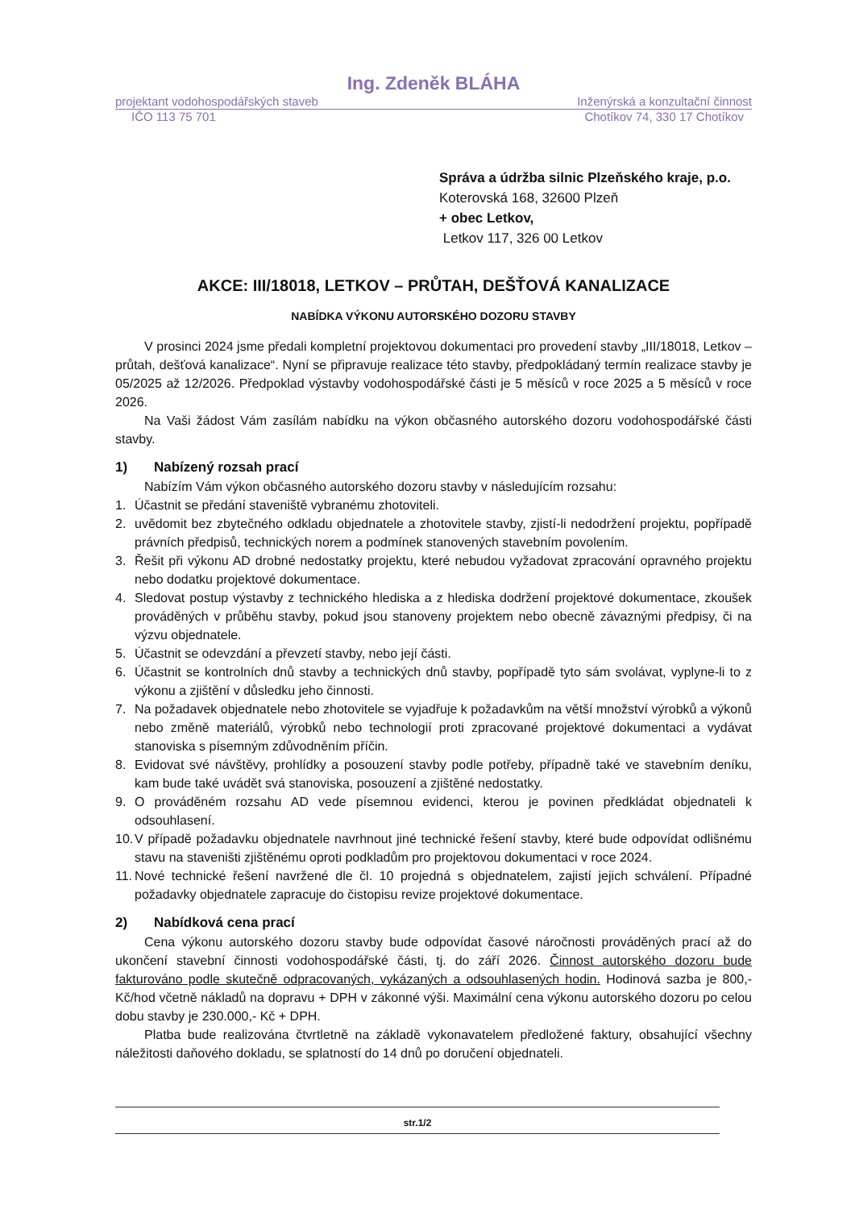Ing. Zdeněk BLÁHA
projektant vodohospodářských staveb Inženýrská a konzultační činnost
IČO 113 75 701 Chotíkov 74, 330 17 Chotíkov
Správa a údržba silnic Plzeňského kraje, p.o.
Koterovská 168, 32600 Plzeň
+ obec Letkov,
Letkov 117, 326 00 Letkov
AKCE: III/18018, LETKOV – PRŮTAH, DEŠŤOVÁ KANALIZACE
NABÍDKA VÝKONU AUTORSKÉHO DOZORU STAVBY
V prosinci 2024 jsme předali kompletní projektovou dokumentaci pro provedení stavby „III/18018, Letkov – průtah, dešťová kanalizace“. Nyní se připravuje realizace této stavby, předpokládaný termín realizace stavby je 05/2025 až 12/2026. Předpoklad výstavby vodohospodářské části je 5 měsíců v roce 2025 a 5 měsíců v roce 2026.
Na Vaši žádost Vám zasílám nabídku na výkon občasného autorského dozoru vodohospodářské části stavby.
1) Nabízený rozsah prací
Nabízím Vám výkon občasného autorského dozoru stavby v následujícím rozsahu:
1. Účastnit se předání staveniště vybranému zhotoviteli.
2. uvědomit bez zbytečného odkladu objednatele a zhotovitele stavby, zjistí-li nedodržení projektu, popřípadě právních předpisů, technických norem a podmínek stanovených stavebním povolením.
3. Řešit při výkonu AD drobné nedostatky projektu, které nebudou vyžadovat zpracování opravného projektu nebo dodatku projektové dokumentace.
4. Sledovat postup výstavby z technického hlediska a z hlediska dodržení projektové dokumentace, zkoušek prováděných v průběhu stavby, pokud jsou stanoveny projektem nebo obecně závaznými předpisy, či na výzvu objednatele.
5. Účastnit se odevzdání a převzetí stavby, nebo její části.
6. Účastnit se kontrolních dnů stavby a technických dnů stavby, popřípadě tyto sám svolávat, vyplyne-li to z výkonu a zjištění v důsledku jeho činnosti.
7. Na požadavek objednatele nebo zhotovitele se vyjadřuje k požadavkům na větší množství výrobků a výkonů nebo změně materiálů, výrobků nebo technologií proti zpracované projektové dokumentaci a vydávat stanoviska s písemným zdůvodněním příčin.
8. Evidovat své návštěvy, prohlídky a posouzení stavby podle potřeby, případně také ve stavebním deníku, kam bude také uvádět svá stanoviska, posouzení a zjištěné nedostatky.
9. O prováděném rozsahu AD vede písemnou evidenci, kterou je povinen předkládat objednateli k odsouhlasení.
10. V případě požadavku objednatele navrhnout jiné technické řešení stavby, které bude odpovídat odlišnému stavu na staveništi zjištěnému oproti podkladům pro projektovou dokumentaci v roce 2024.
11. Nové technické řešení navržené dle čl. 10 projedná s objednatelem, zajistí jejich schválení. Případné požadavky objednatele zapracuje do čistopisu revize projektové dokumentace.
2) Nabídková cena prací
Cena výkonu autorského dozoru stavby bude odpovídat časové náročnosti prováděných prací až do ukončení stavební činnosti vodohospodářské části, tj. do září 2026. Činnost autorského dozoru bude fakturováno podle skutečně odpracovaných, vykázaných a odsouhlasených hodin. Hodinová sazba je 800,- Kč/hod včetně nákladů na dopravu + DPH v zákonné výši. Maximální cena výkonu autorského dozoru po celou dobu stavby je 230.000,- Kč + DPH.
Platba bude realizována čtvrtletně na základě vykonavatelem předložené faktury, obsahující všechny náležitosti daňového dokladu, se splatností do 14 dnů po doručení objednateli.
str.1/2